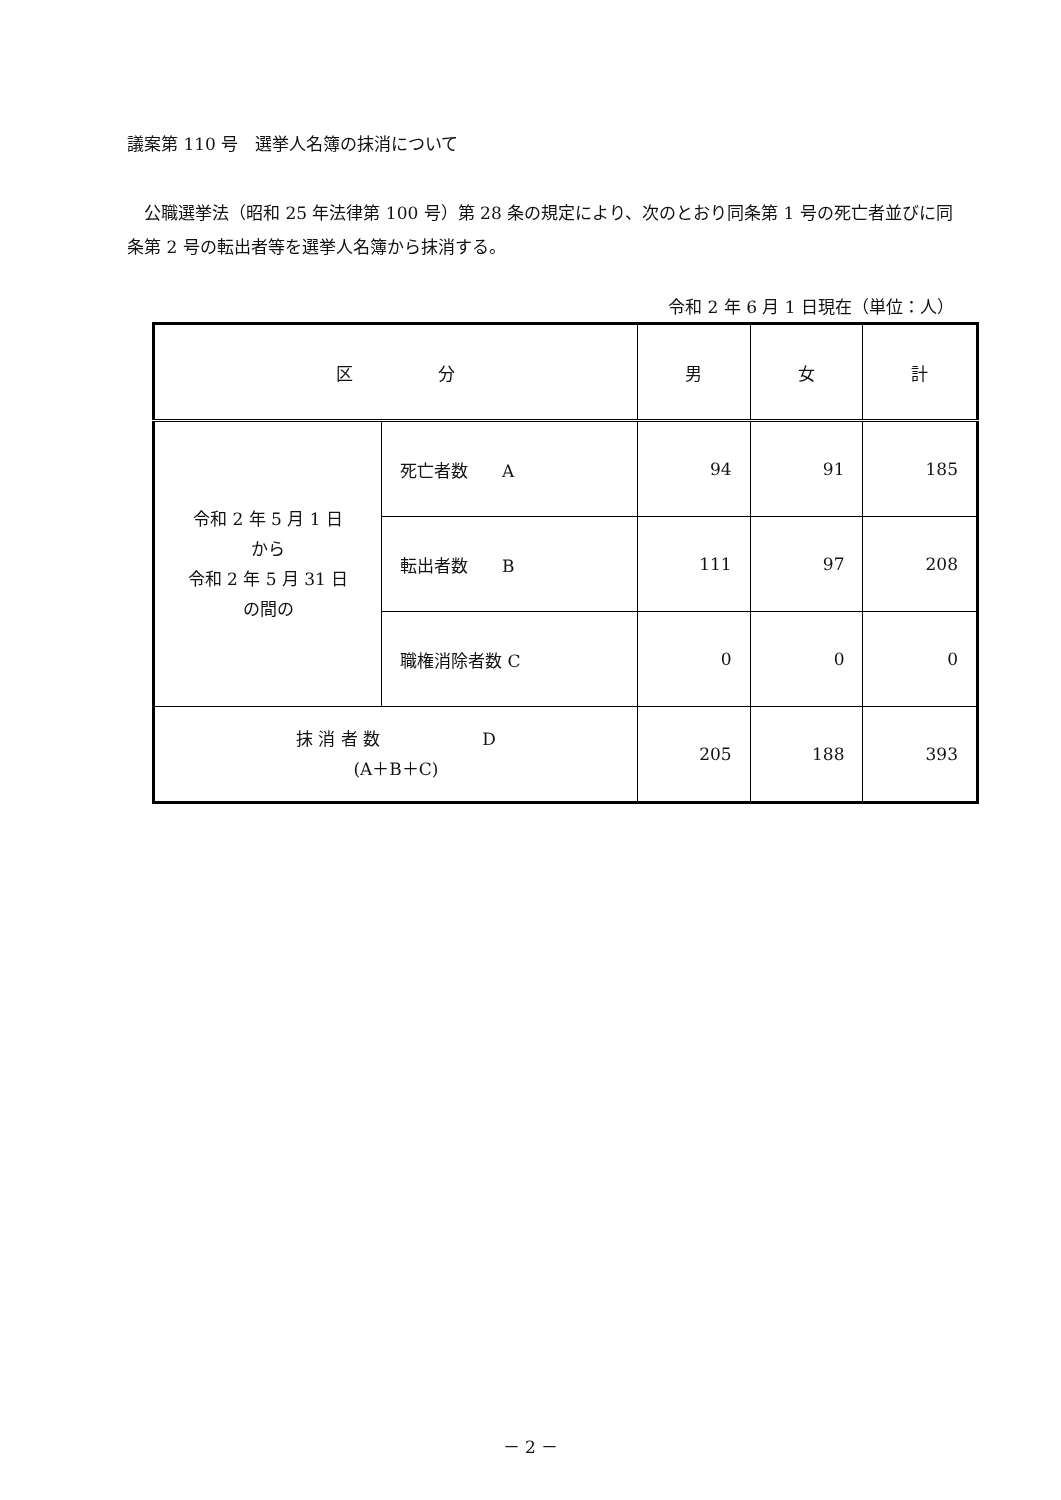議案第 110 号　選挙人名簿の抹消について
　公職選挙法（昭和 25 年法律第 100 号）第 28 条の規定により、次のとおり同条第 1 号の死亡者並びに同条第 2 号の転出者等を選挙人名簿から抹消する。
令和 2 年 6 月 1 日現在（単位：人）
| 区 分 | | 男 | 女 | 計 |
| --- | --- | --- | --- | --- |
| 令和 2 年 5 月 1 日 から 令和 2 年 5 月 31 日 の間の | 死亡者数 A | 94 | 91 | 185 |
| | 転出者数 B | 111 | 97 | 208 |
| | 職権消除者数 C | 0 | 0 | 0 |
| 抹 消 者 数 D (A＋B＋C) | | 205 | 188 | 393 |
－ 2 －